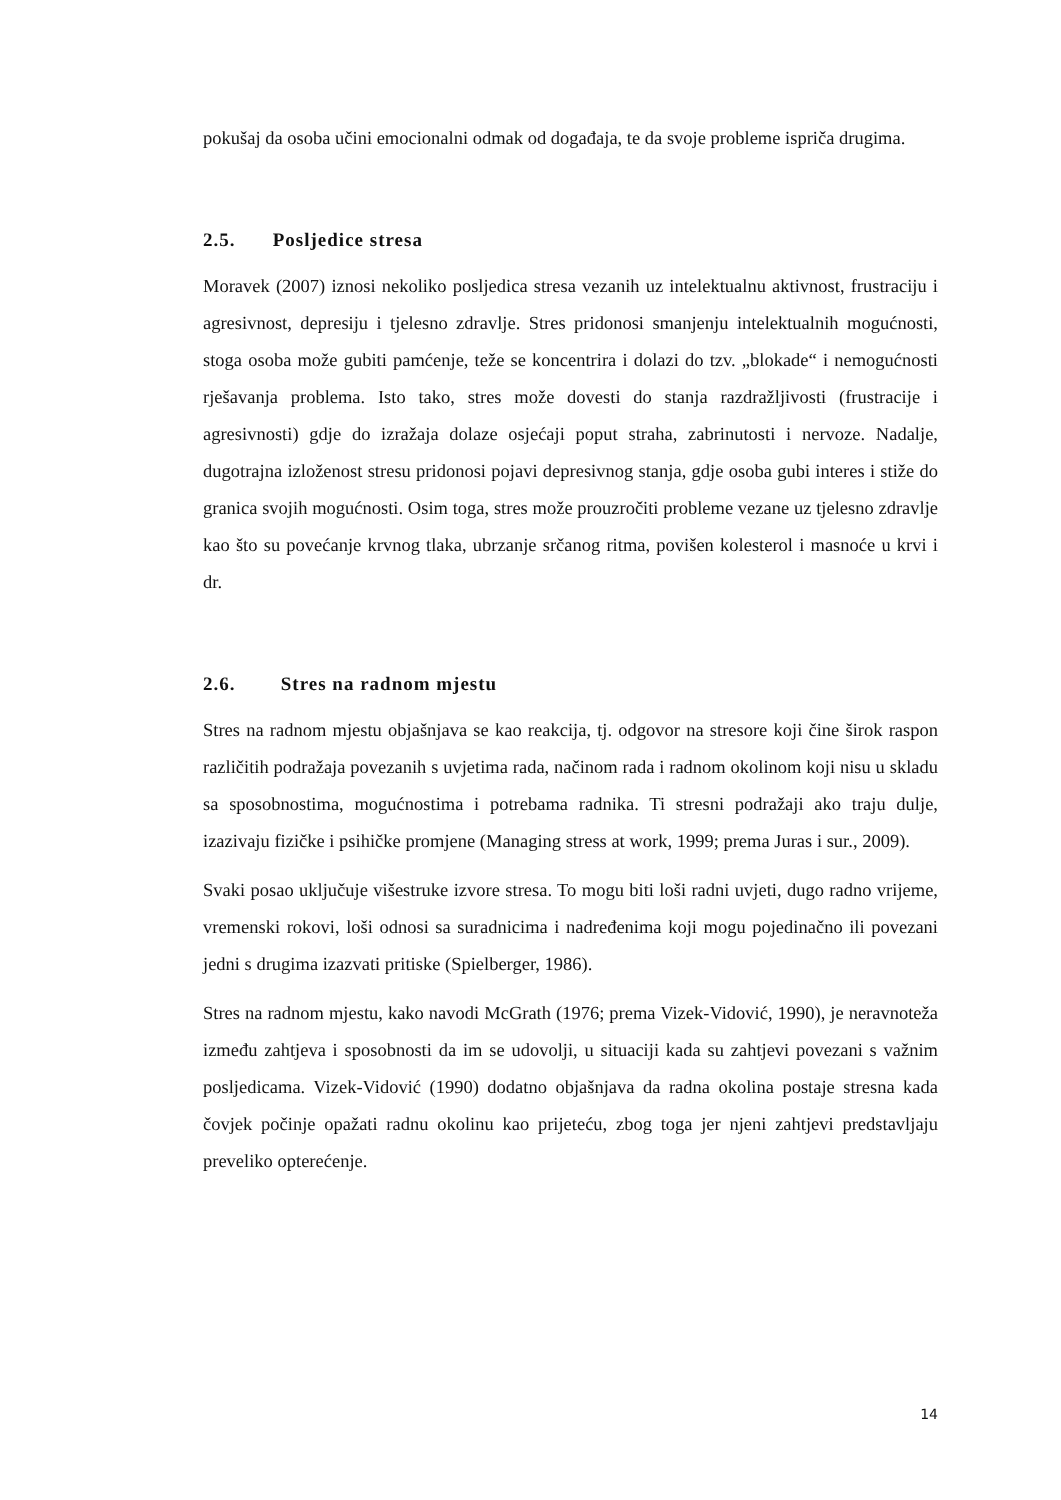pokušaj da osoba učini emocionalni odmak od događaja, te da svoje probleme ispriča drugima.
2.5. Posljedice stresa
Moravek (2007) iznosi nekoliko posljedica stresa vezanih uz intelektualnu aktivnost, frustraciju i agresivnost, depresiju i tjelesno zdravlje. Stres pridonosi smanjenju intelektualnih mogućnosti, stoga osoba može gubiti pamćenje, teže se koncentrira i dolazi do tzv. „blokade“ i nemogućnosti rješavanja problema. Isto tako, stres može dovesti do stanja razdražljivosti (frustracije i agresivnosti) gdje do izražaja dolaze osjećaji poput straha, zabrinutosti i nervoze. Nadalje, dugotrajna izloženost stresu pridonosi pojavi depresivnog stanja, gdje osoba gubi interes i stiže do granica svojih mogućnosti. Osim toga, stres može prouzročiti probleme vezane uz tjelesno zdravlje kao što su povećanje krvnog tlaka, ubrzanje srčanog ritma, povišen kolesterol i masnoće u krvi i dr.
2.6. Stres na radnom mjestu
Stres na radnom mjestu objašnjava se kao reakcija, tj. odgovor na stresore koji čine širok raspon različitih podražaja povezanih s uvjetima rada, načinom rada i radnom okolinom koji nisu u skladu sa sposobnostima, mogućnostima i potrebama radnika. Ti stresni podražaji ako traju dulje, izazivaju fizičke i psihičke promjene (Managing stress at work, 1999; prema Juras i sur., 2009).
Svaki posao uključuje višestruke izvore stresa. To mogu biti loši radni uvjeti, dugo radno vrijeme, vremenski rokovi, loši odnosi sa suradnicima i nadređenima koji mogu pojedinačno ili povezani jedni s drugima izazvati pritiske (Spielberger, 1986).
Stres na radnom mjestu, kako navodi McGrath (1976; prema Vizek-Vidović, 1990), je neravnoteža između zahtjeva i sposobnosti da im se udovolji, u situaciji kada su zahtjevi povezani s važnim posljedicama. Vizek-Vidović (1990) dodatno objašnjava da radna okolina postaje stresna kada čovjek počinje opažati radnu okolinu kao prijeteću, zbog toga jer njeni zahtjevi predstavljaju preveliko opterećenje.
14